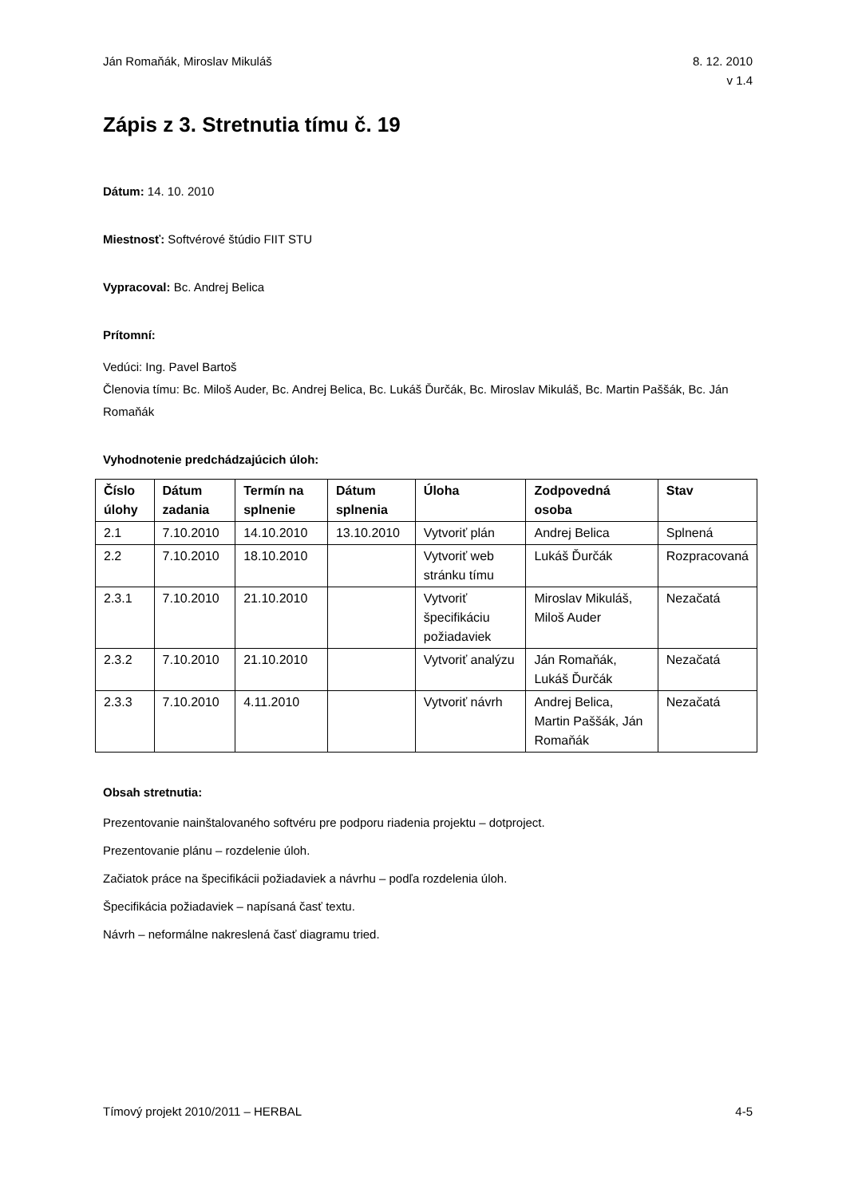Ján Romaňák, Miroslav Mikuláš 8. 12. 2010
v 1.4
Zápis z 3. Stretnutia tímu č. 19
Dátum: 14. 10. 2010
Miestnosť: Softvérové štúdio FIIT STU
Vypracoval: Bc. Andrej Belica
Prítomní:
Vedúci: Ing. Pavel Bartoš
Členovia tímu: Bc. Miloš Auder, Bc. Andrej Belica, Bc. Lukáš Ďurčák, Bc. Miroslav Mikuláš, Bc. Martin Paššák, Bc. Ján Romaňák
Vyhodnotenie predchádzajúcich úloh:
| Číslo úlohy | Dátum zadania | Termín na splnenie | Dátum splnenia | Úloha | Zodpovedná osoba | Stav |
| --- | --- | --- | --- | --- | --- | --- |
| 2.1 | 7.10.2010 | 14.10.2010 | 13.10.2010 | Vytvoriť plán | Andrej Belica | Splnená |
| 2.2 | 7.10.2010 | 18.10.2010 | | Vytvoriť web stránku tímu | Lukáš Ďurčák | Rozpracovaná |
| 2.3.1 | 7.10.2010 | 21.10.2010 | | Vytvoriť špecifikáciu požiadaviek | Miroslav Mikuláš, Miloš Auder | Nezačatá |
| 2.3.2 | 7.10.2010 | 21.10.2010 | | Vytvoriť analýzu | Ján Romaňák, Lukáš Ďurčák | Nezačatá |
| 2.3.3 | 7.10.2010 | 4.11.2010 | | Vytvoriť návrh | Andrej Belica, Martin Paššák, Ján Romaňák | Nezačatá |
Obsah stretnutia:
Prezentovanie nainštalovaného softvéru pre podporu riadenia projektu – dotproject.
Prezentovanie plánu – rozdelenie úloh.
Začiatok práce na špecifikácii požiadaviek a návrhu – podľa rozdelenia úloh.
Špecifikácia požiadaviek – napísaná časť textu.
Návrh – neformálne nakreslená časť diagramu tried.
Tímový projekt 2010/2011 – HERBAL
4-5